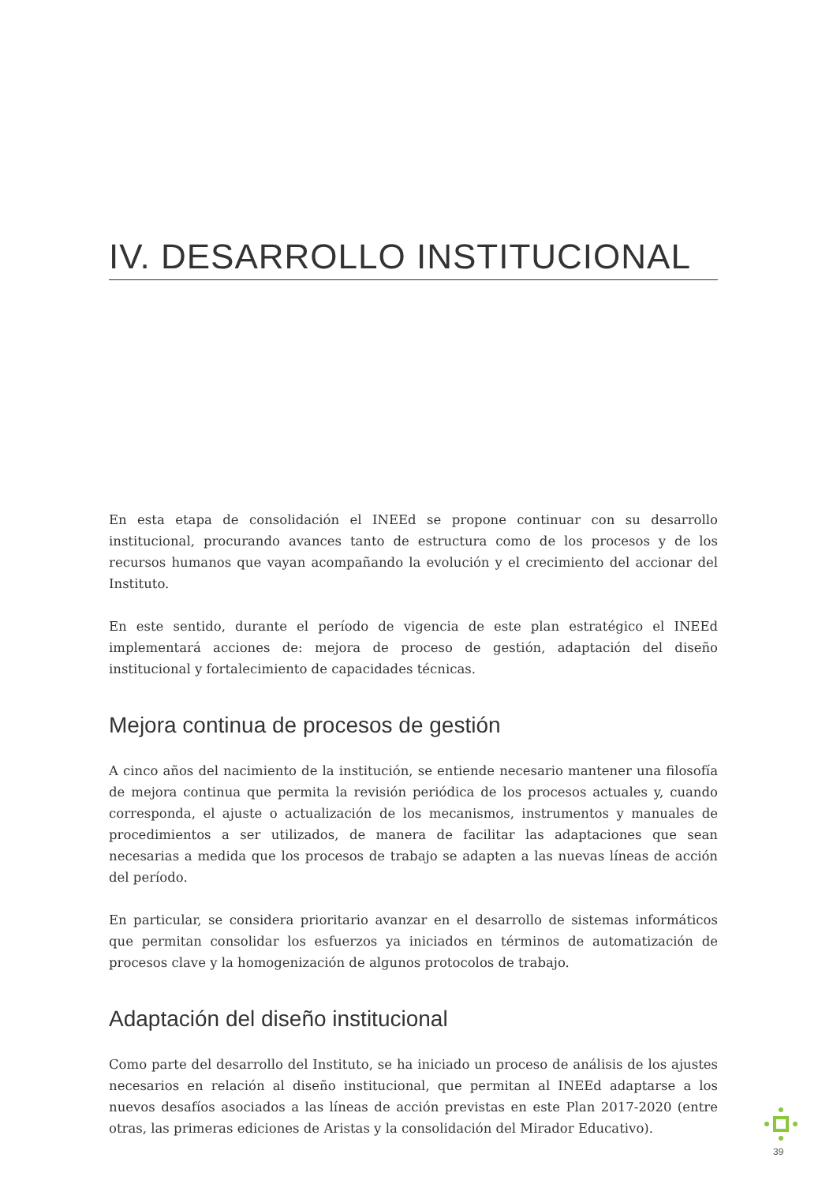IV. DESARROLLO INSTITUCIONAL
En esta etapa de consolidación el INEEd se propone continuar con su desarrollo institucional, procurando avances tanto de estructura como de los procesos y de los recursos humanos que vayan acompañando la evolución y el crecimiento del accionar del Instituto.
En este sentido, durante el período de vigencia de este plan estratégico el INEEd implementará acciones de: mejora de proceso de gestión, adaptación del diseño institucional y fortalecimiento de capacidades técnicas.
Mejora continua de procesos de gestión
A cinco años del nacimiento de la institución, se entiende necesario mantener una filosofía de mejora continua que permita la revisión periódica de los procesos actuales y, cuando corresponda, el ajuste o actualización de los mecanismos, instrumentos y manuales de procedimientos a ser utilizados, de manera de facilitar las adaptaciones que sean necesarias a medida que los procesos de trabajo se adapten a las nuevas líneas de acción del período.
En particular, se considera prioritario avanzar en el desarrollo de sistemas informáticos que permitan consolidar los esfuerzos ya iniciados en términos de automatización de procesos clave y la homogenización de algunos protocolos de trabajo.
Adaptación del diseño institucional
Como parte del desarrollo del Instituto, se ha iniciado un proceso de análisis de los ajustes necesarios en relación al diseño institucional, que permitan al INEEd adaptarse a los nuevos desafíos asociados a las líneas de acción previstas en este Plan 2017-2020 (entre otras, las primeras ediciones de Aristas y la consolidación del Mirador Educativo).
39